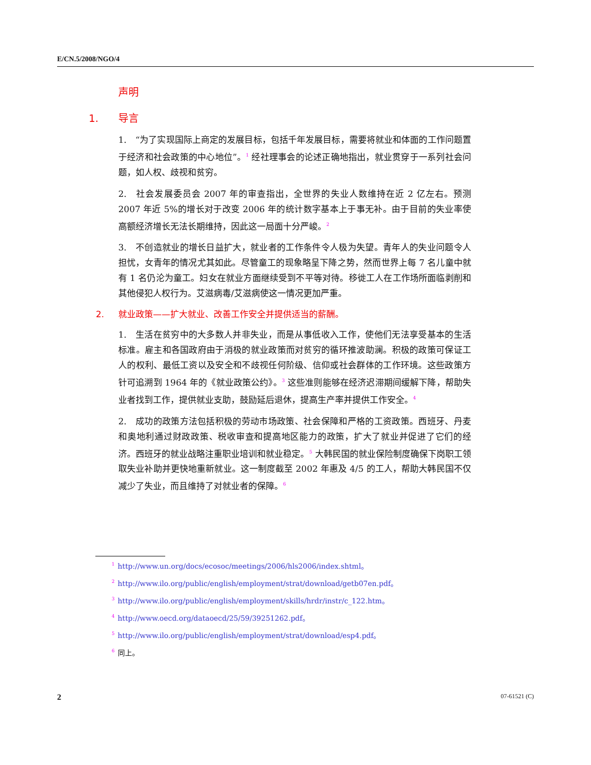E/CN.5/2008/NGO/4
声明
1. 导言
1.　“为了实现国际上商定的发展目标，包括千年发展目标，需要将就业和体面的工作问题置于经济和社会政策的中心地位”。<sup>1</sup> 经社理事会的论述正确地指出，就业贯穿于一系列社会问题，如人权、歧视和贫穷。
2.　社会发展委员会 2007 年的审查指出，全世界的失业人数维持在近 2 亿左右。预测 2007 年近 5%的增长对于改变 2006 年的统计数字基本上于事无补。由于目前的失业率使高额经济增长无法长期维持，因此这一局面十分严峻。<sup>2</sup>
3.　不创造就业的增长日益扩大，就业者的工作条件令人极为失望。青年人的失业问题令人担忧，女青年的情况尤其如此。尽管童工的现象略呈下降之势，然而世界上每 7 名儿童中就有 1 名仍沦为童工。妇女在就业方面继续受到不平等对待。移徙工人在工作场所面临剥削和其他侵犯人权行为。艾滋病毒/艾滋病使这一情况更加严重。
2. 就业政策——扩大就业、改善工作安全并提供适当的薪酬。
1.　生活在贫穷中的大多数人并非失业，而是从事低收入工作，使他们无法享受基本的生活标准。雇主和各国政府由于消极的就业政策而对贫穷的循环推波助澜。积极的政策可保证工人的权利、最低工资以及安全和不歧视任何阶级、信仰或社会群体的工作环境。这些政策方针可追溯到 1964 年的《就业政策公约》。<sup>3</sup> 这些准则能够在经济迟滞期间缓解下降，帮助失业者找到工作，提供就业支助，鼓励延后退休，提高生产率并提供工作安全。<sup>4</sup>
2.　成功的政策方法包括积极的劳动市场政策、社会保障和严格的工资政策。西班牙、丹麦和奥地利通过财政政策、税收审查和提高地区能力的政策，扩大了就业并促进了它们的经济。西班牙的就业战略注重职业培训和就业稳定。<sup>5</sup> 大韩民国的就业保险制度确保下岗职工领取失业补助并更快地重新就业。这一制度截至 2002 年惠及 4/5 的工人，帮助大韩民国不仅减少了失业，而且维持了对就业者的保障。<sup>6</sup>
<sup>1</sup> http://www.un.org/docs/ecosoc/meetings/2006/hls2006/index.shtml。
<sup>2</sup> http://www.ilo.org/public/english/employment/strat/download/getb07en.pdf。
<sup>3</sup> http://www.ilo.org/public/english/employment/skills/hrdr/instr/c_122.htm。
<sup>4</sup> http://www.oecd.org/dataoecd/25/59/39251262.pdf。
<sup>5</sup> http://www.ilo.org/public/english/employment/strat/download/esp4.pdf。
<sup>6</sup> 同上。
2 07-61521 (C)